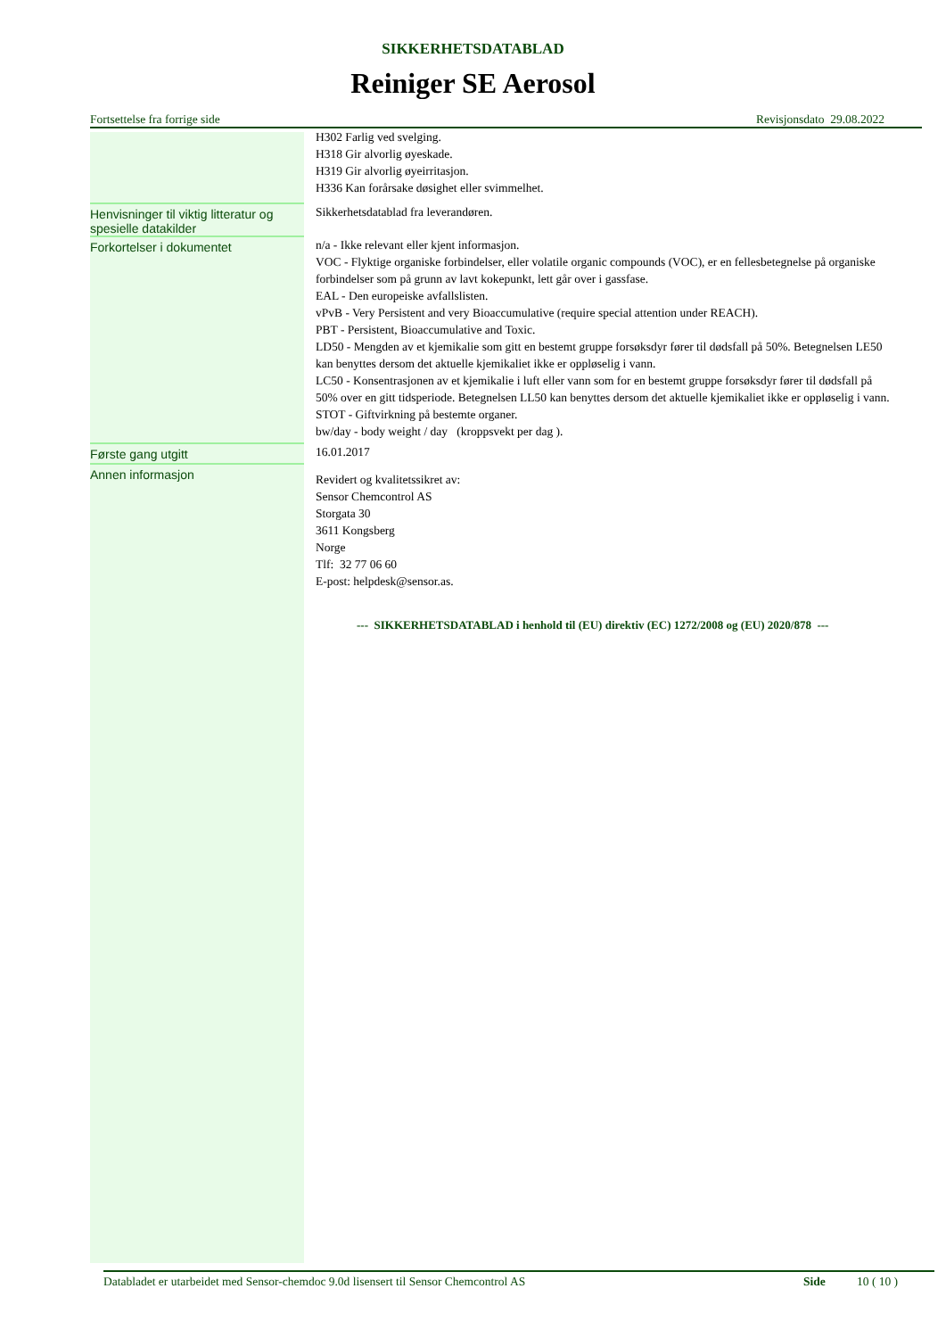SIKKERHETSDATABLAD
Reiniger SE Aerosol
Fortsettelse fra forrige side Revisjonsdato 29.08.2022
| | H302 Farlig ved svelging. H318 Gir alvorlig øyeskade. H319 Gir alvorlig øyeirritasjon. H336 Kan forårsake døsighet eller svimmelhet. |
| Henvisninger til viktig litteratur og spesielle datakilder | Sikkerhetsdatablad fra leverandøren. |
| Forkortelser i dokumentet | n/a - Ikke relevant eller kjent informasjon. VOC - Flyktige organiske forbindelser, eller volatile organic compounds (VOC), er en fellesbetegnelse på organiske forbindelser som på grunn av lavt kokepunkt, lett går over i gassfase. EAL - Den europeiske avfallslisten. vPvB - Very Persistent and very Bioaccumulative (require special attention under REACH). PBT - Persistent, Bioaccumulative and Toxic. LD50 - Mengden av et kjemikalie som gitt en bestemt gruppe forsøksdyr fører til dødsfall på 50%. Betegnelsen LE50 kan benyttes dersom det aktuelle kjemikaliet ikke er oppløselig i vann. LC50 - Konsentrasjonen av et kjemikalie i luft eller vann som for en bestemt gruppe forsøksdyr fører til dødsfall på 50% over en gitt tidsperiode. Betegnelsen LL50 kan benyttes dersom det aktuelle kjemikaliet ikke er oppløselig i vann. STOT - Giftvirkning på bestemte organer. bw/day - body weight / day (kroppsvekt per dag ). |
| Første gang utgitt | 16.01.2017 |
| Annen informasjon | Revidert og kvalitetssikret av: Sensor Chemcontrol AS Storgata 30 3611 Kongsberg Norge Tlf: 32 77 06 60 E-post: helpdesk@sensor.as. |
--- SIKKERHETSDATABLAD i henhold til (EU) direktiv (EC) 1272/2008 og (EU) 2020/878 ---
Databladet er utarbeidet med Sensor-chemdoc 9.0d lisensert til Sensor Chemcontrol AS Side 10 ( 10 )